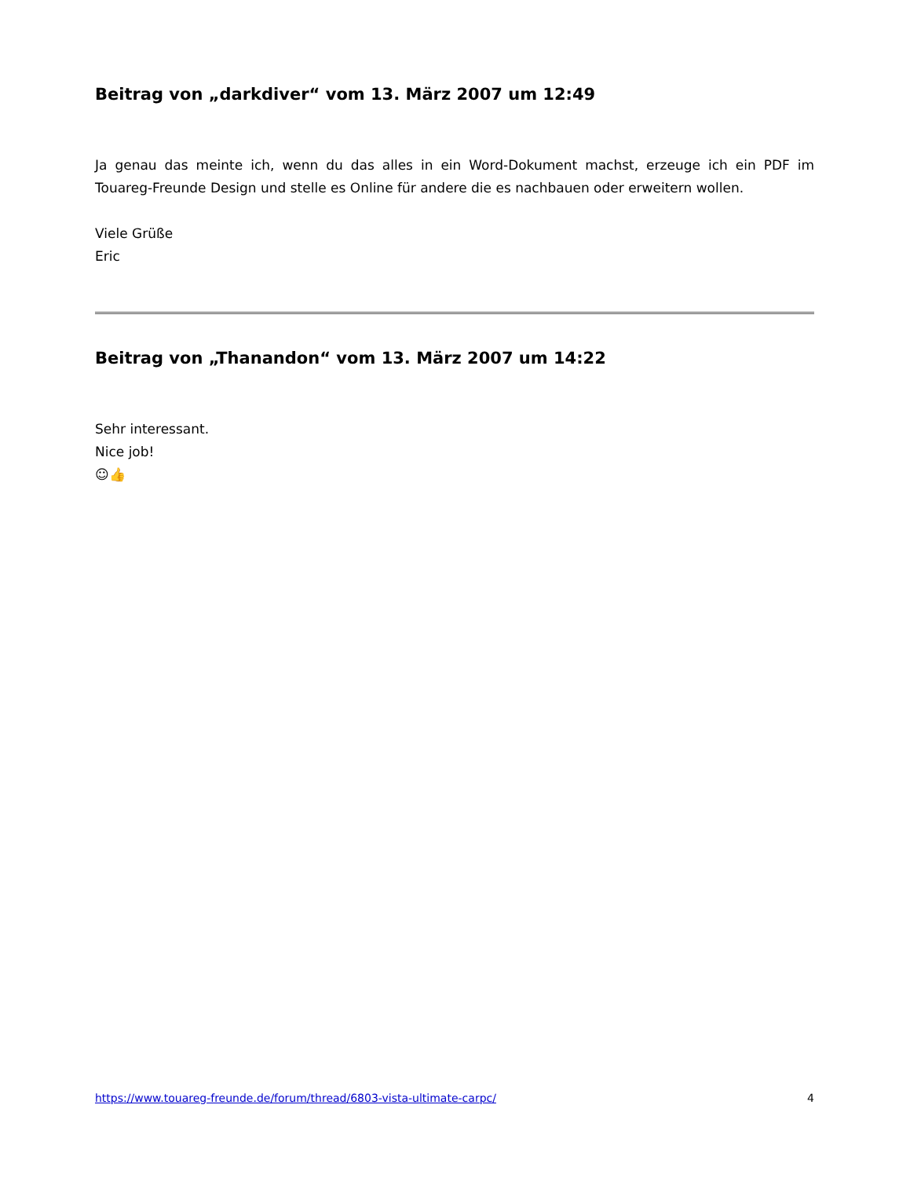Beitrag von „darkdiver“ vom 13. März 2007 um 12:49
Ja genau das meinte ich, wenn du das alles in ein Word-Dokument machst, erzeuge ich ein PDF im Touareg-Freunde Design und stelle es Online für andere die es nachbauen oder erweitern wollen.
Viele Grüße
Eric
Beitrag von „Thanandon“ vom 13. März 2007 um 14:22
Sehr interessant.
Nice job!
☺👍
https://www.touareg-freunde.de/forum/thread/6803-vista-ultimate-carpc/ 4